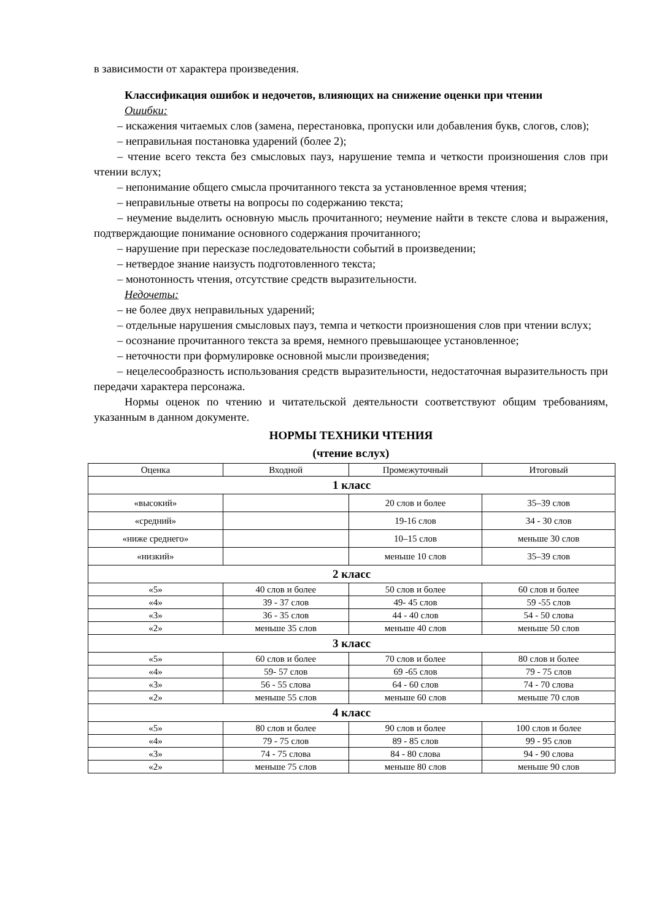в зависимости от характера произведения.
Классификация ошибок и недочетов, влияющих на снижение оценки при чтении
Ошибки:
– искажения читаемых слов (замена, перестановка, пропуски или добавления букв, слогов, слов);
– неправильная постановка ударений (более 2);
– чтение всего текста без смысловых пауз, нарушение темпа и четкости произношения слов при чтении вслух;
– непонимание общего смысла прочитанного текста за установленное время чтения;
– неправильные ответы на вопросы по содержанию текста;
– неумение выделить основную мысль прочитанного; неумение найти в тексте слова и выражения, подтверждающие понимание основного содержания прочитанного;
– нарушение при пересказе последовательности событий в произведении;
– нетвердое знание наизусть подготовленного текста;
– монотонность чтения, отсутствие средств выразительности.
Недочеты:
– не более двух неправильных ударений;
– отдельные нарушения смысловых пауз, темпа и четкости произношения слов при чтении вслух;
– осознание прочитанного текста за время, немного превышающее установленное;
– неточности при формулировке основной мысли произведения;
– нецелесообразность использования средств выразительности, недостаточная выразительность при передачи характера персонажа.
Нормы оценок по чтению и читательской деятельности соответствуют общим требованиям, указанным в данном документе.
НОРМЫ ТЕХНИКИ ЧТЕНИЯ
(чтение вслух)
| Оценка | Входной | Промежуточный | Итоговый |
| 1 класс | | | |
| «высокий» | | 20 слов и более | 35–39 слов |
| «средний» | | 19-16 слов | 34 - 30 слов |
| «ниже среднего» | | 10–15 слов | меньше 30 слов |
| «низкий» | | меньше 10 слов | 35–39 слов |
| 2 класс | | | |
| «5» | 40 слов и более | 50 слов и более | 60 слов и более |
| «4» | 39 - 37 слов | 49- 45 слов | 59 -55 слов |
| «3» | 36 - 35 слов | 44 - 40 слов | 54 - 50 слова |
| «2» | меньше 35 слов | меньше 40 слов | меньше 50 слов |
| 3 класс | | | |
| «5» | 60 слов и более | 70 слов и более | 80 слов и более |
| «4» | 59- 57 слов | 69 -65 слов | 79 - 75 слов |
| «3» | 56 - 55 слова | 64 - 60 слов | 74 - 70 слова |
| «2» | меньше 55 слов | меньше 60 слов | меньше 70 слов |
| 4 класс | | | |
| «5» | 80 слов и более | 90 слов и более | 100 слов и более |
| «4» | 79 - 75 слов | 89 - 85 слов | 99 - 95 слов |
| «3» | 74 - 75 слова | 84 - 80 слова | 94 - 90 слова |
| «2» | меньше 75 слов | меньше 80 слов | меньше 90 слов |